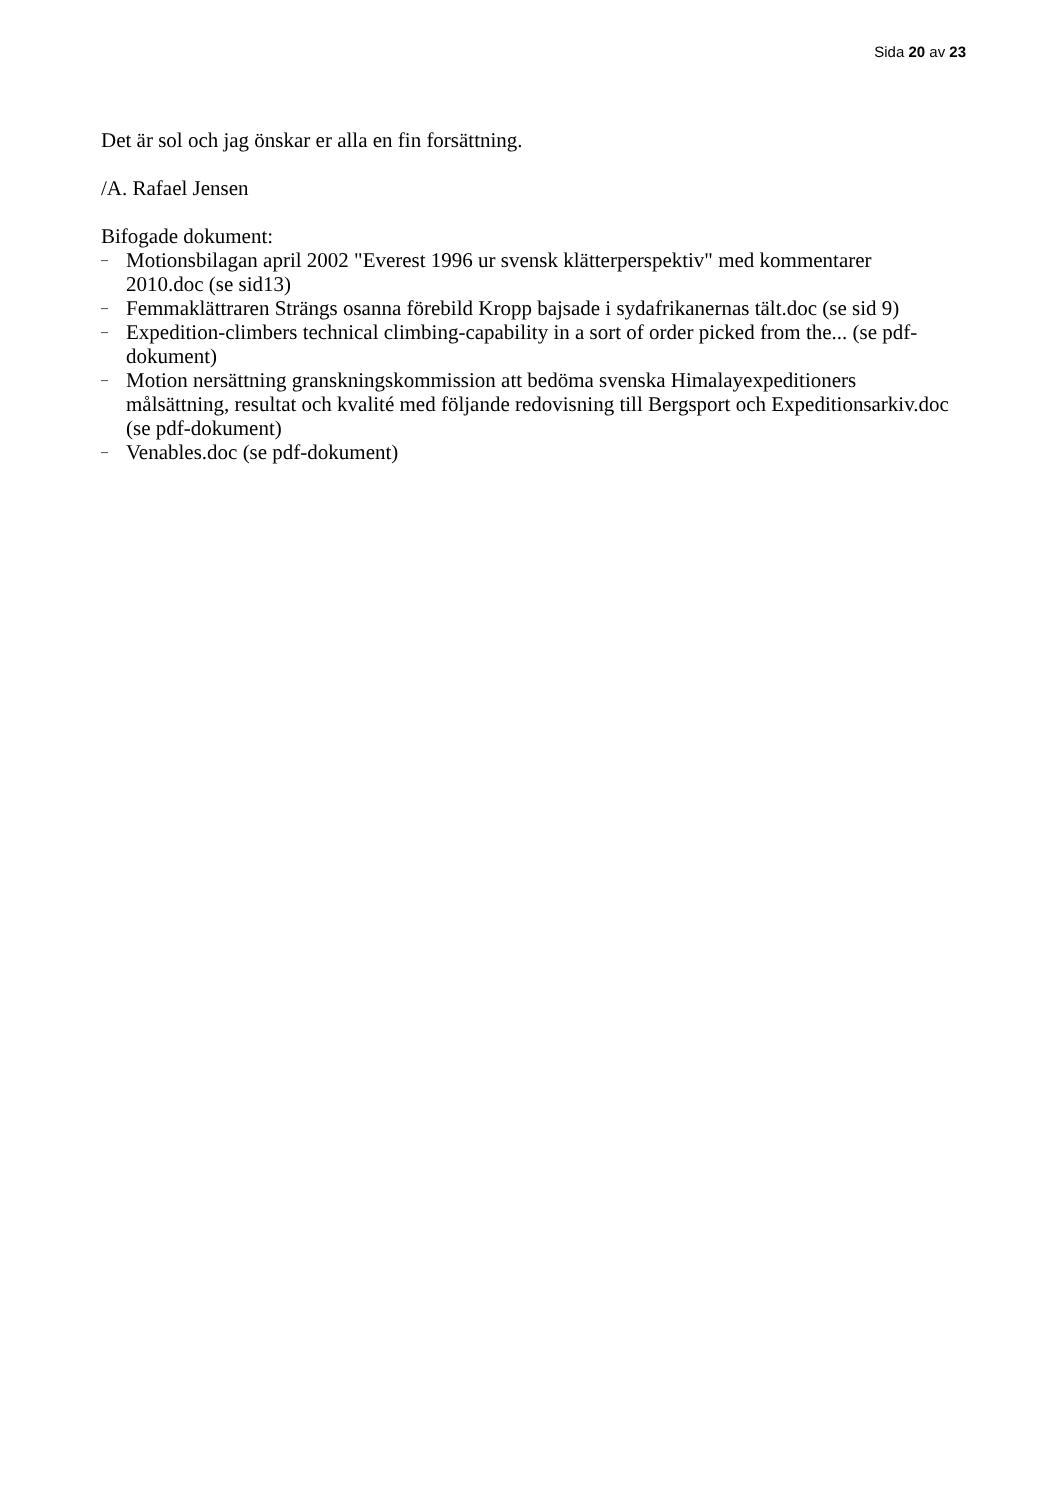Sida 20 av 23
Det är sol och jag önskar er alla en fin forsättning.
/A. Rafael Jensen
Bifogade dokument:
– Motionsbilagan april 2002 "Everest 1996 ur svensk klätterperspektiv" med kommentarer 2010.doc (se sid13)
– Femmaklättraren Strängs osanna förebild Kropp bajsade i sydafrikanernas tält.doc (se sid 9)
– Expedition-climbers technical climbing-capability in a sort of order picked from the... (se pdf-dokument)
– Motion nersättning granskningskommission att bedöma svenska Himalayexpeditioners målsättning, resultat och kvalité med följande redovisning till Bergsport och Expeditionsarkiv.doc (se pdf-dokument)
– Venables.doc (se pdf-dokument)